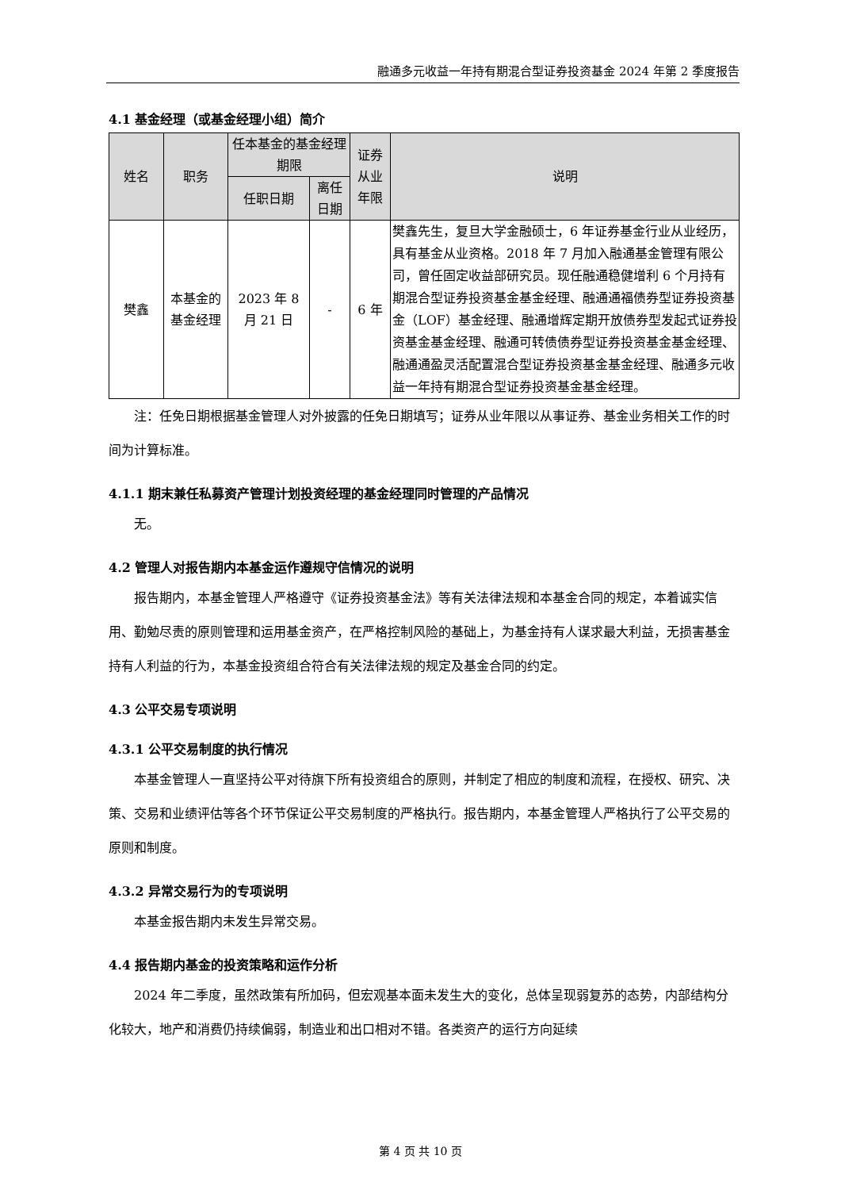融通多元收益一年持有期混合型证券投资基金 2024 年第 2 季度报告
4.1 基金经理（或基金经理小组）简介
| 姓名 | 职务 | 任本基金的基金经理期限 | | 证券从业年限 | 说明 |
| --- | --- | --- | --- | --- | --- |
| | | 任职日期 | 离任日期 | | |
| 樊鑫 | 本基金的基金经理 | 2023 年 8 月 21 日 | - | 6 年 | 樊鑫先生，复旦大学金融硕士，6 年证券基金行业从业经历，具有基金从业资格。2018 年 7 月加入融通基金管理有限公司，曾任固定收益部研究员。现任融通稳健增利 6 个月持有期混合型证券投资基金基金经理、融通通福债券型证券投资基金（LOF）基金经理、融通增辉定期开放债券型发起式证券投资基金基金经理、融通可转债债券型证券投资基金基金经理、融通通盈灵活配置混合型证券投资基金基金经理、融通多元收益一年持有期混合型证券投资基金基金经理。 |
注：任免日期根据基金管理人对外披露的任免日期填写；证券从业年限以从事证券、基金业务相关工作的时间为计算标准。
4.1.1 期末兼任私募资产管理计划投资经理的基金经理同时管理的产品情况
无。
4.2 管理人对报告期内本基金运作遵规守信情况的说明
报告期内，本基金管理人严格遵守《证券投资基金法》等有关法律法规和本基金合同的规定，本着诚实信用、勤勉尽责的原则管理和运用基金资产，在严格控制风险的基础上，为基金持有人谋求最大利益，无损害基金持有人利益的行为，本基金投资组合符合有关法律法规的规定及基金合同的约定。
4.3 公平交易专项说明
4.3.1 公平交易制度的执行情况
本基金管理人一直坚持公平对待旗下所有投资组合的原则，并制定了相应的制度和流程，在授权、研究、决策、交易和业绩评估等各个环节保证公平交易制度的严格执行。报告期内，本基金管理人严格执行了公平交易的原则和制度。
4.3.2 异常交易行为的专项说明
本基金报告期内未发生异常交易。
4.4 报告期内基金的投资策略和运作分析
2024 年二季度，虽然政策有所加码，但宏观基本面未发生大的变化，总体呈现弱复苏的态势，内部结构分化较大，地产和消费仍持续偏弱，制造业和出口相对不错。各类资产的运行方向延续
第 4 页 共 10 页